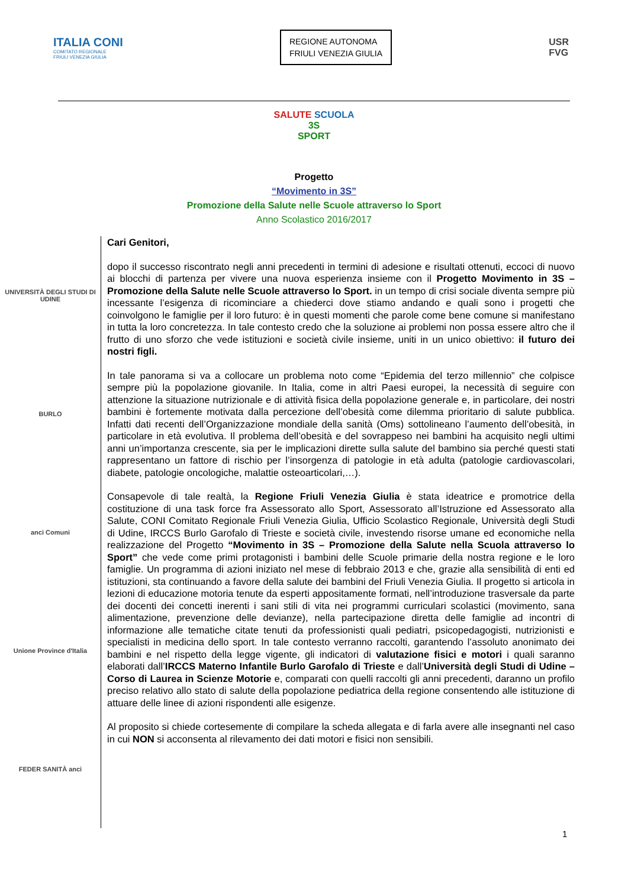ITALIA CONI
COMITATO REGIONALE
FRIULI VENEZIA GIULIA
REGIONE AUTONOMA
FRIULI VENEZIA GIULIA
USR
FVG
SALUTE SCUOLA
3S
SPORT
Progetto
“Movimento in 3S”
Promozione della Salute nelle Scuole attraverso lo Sport
Anno Scolastico 2016/2017
UNIVERSITÀ DEGLI STUDI DI UDINE
BURLO
anci Comuni
Unione Province d'Italia
FEDER SANITÀ anci
Cari Genitori,
dopo il successo riscontrato negli anni precedenti in termini di adesione e risultati ottenuti, eccoci di nuovo ai blocchi di partenza per vivere una nuova esperienza insieme con il Progetto Movimento in 3S – Promozione della Salute nelle Scuole attraverso lo Sport. in un tempo di crisi sociale diventa sempre più incessante l’esigenza di ricominciare a chiederci dove stiamo andando e quali sono i progetti che coinvolgono le famiglie per il loro futuro: è in questi momenti che parole come bene comune si manifestano in tutta la loro concretezza. In tale contesto credo che la soluzione ai problemi non possa essere altro che il frutto di uno sforzo che vede istituzioni e società civile insieme, uniti in un unico obiettivo: il futuro dei nostri figli.
In tale panorama si va a collocare un problema noto come “Epidemia del terzo millennio” che colpisce sempre più la popolazione giovanile. In Italia, come in altri Paesi europei, la necessità di seguire con attenzione la situazione nutrizionale e di attività fisica della popolazione generale e, in particolare, dei nostri bambini è fortemente motivata dalla percezione dell’obesità come dilemma prioritario di salute pubblica. Infatti dati recenti dell’Organizzazione mondiale della sanità (Oms) sottolineano l’aumento dell’obesità, in particolare in età evolutiva. Il problema dell’obesità e del sovrappeso nei bambini ha acquisito negli ultimi anni un’importanza crescente, sia per le implicazioni dirette sulla salute del bambino sia perché questi stati rappresentano un fattore di rischio per l’insorgenza di patologie in età adulta (patologie cardiovascolari, diabete, patologie oncologiche, malattie osteoarticolari,…).
Consapevole di tale realtà, la Regione Friuli Venezia Giulia è stata ideatrice e promotrice della costituzione di una task force fra Assessorato allo Sport, Assessorato all’Istruzione ed Assessorato alla Salute, CONI Comitato Regionale Friuli Venezia Giulia, Ufficio Scolastico Regionale, Università degli Studi di Udine, IRCCS Burlo Garofalo di Trieste e società civile, investendo risorse umane ed economiche nella realizzazione del Progetto “Movimento in 3S – Promozione della Salute nella Scuola attraverso lo Sport” che vede come primi protagonisti i bambini delle Scuole primarie della nostra regione e le loro famiglie. Un programma di azioni iniziato nel mese di febbraio 2013 e che, grazie alla sensibilità di enti ed istituzioni, sta continuando a favore della salute dei bambini del Friuli Venezia Giulia. Il progetto si articola in lezioni di educazione motoria tenute da esperti appositamente formati, nell’introduzione trasversale da parte dei docenti dei concetti inerenti i sani stili di vita nei programmi curriculari scolastici (movimento, sana alimentazione, prevenzione delle devianze), nella partecipazione diretta delle famiglie ad incontri di informazione alle tematiche citate tenuti da professionisti quali pediatri, psicopedagogisti, nutrizionisti e specialisti in medicina dello sport. In tale contesto verranno raccolti, garantendo l’assoluto anonimato dei bambini e nel rispetto della legge vigente, gli indicatori di valutazione fisici e motori i quali saranno elaborati dall’IRCCS Materno Infantile Burlo Garofalo di Trieste e dall’Università degli Studi di Udine – Corso di Laurea in Scienze Motorie e, comparati con quelli raccolti gli anni precedenti, daranno un profilo preciso relativo allo stato di salute della popolazione pediatrica della regione consentendo alle istituzione di attuare delle linee di azioni rispondenti alle esigenze.
Al proposito si chiede cortesemente di compilare la scheda allegata e di farla avere alle insegnanti nel caso in cui NON si acconsenta al rilevamento dei dati motori e fisici non sensibili.
1